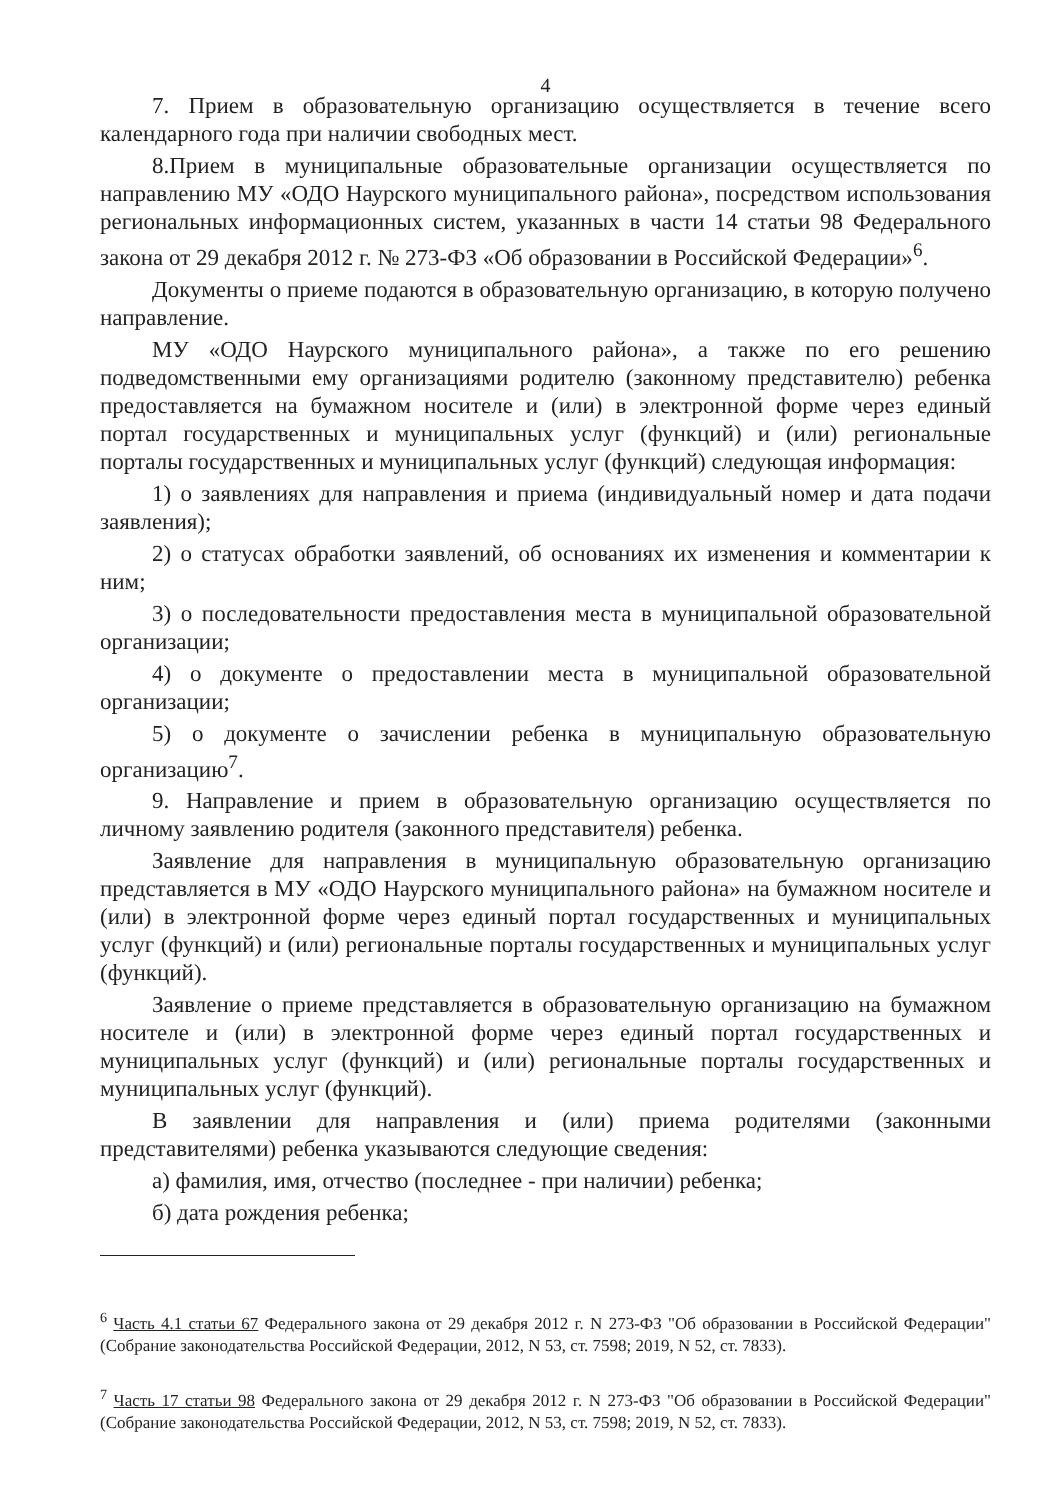4
7. Прием в образовательную организацию осуществляется в течение всего календарного года при наличии свободных мест.
8.Прием в муниципальные образовательные организации осуществляется по направлению МУ «ОДО Наурского муниципального района», посредством использования региональных информационных систем, указанных в части 14 статьи 98 Федерального закона от 29 декабря 2012 г. № 273-ФЗ «Об образовании в Российской Федерации»<sup>6</sup>.
Документы о приеме подаются в образовательную организацию, в которую получено направление.
МУ «ОДО Наурского муниципального района», а также по его решению подведомственными ему организациями родителю (законному представителю) ребенка предоставляется на бумажном носителе и (или) в электронной форме через единый портал государственных и муниципальных услуг (функций) и (или) региональные порталы государственных и муниципальных услуг (функций) следующая информация:
1) о заявлениях для направления и приема (индивидуальный номер и дата подачи заявления);
2) о статусах обработки заявлений, об основаниях их изменения и комментарии к ним;
3) о последовательности предоставления места в муниципальной образовательной организации;
4) о документе о предоставлении места в муниципальной образовательной организации;
5) о документе о зачислении ребенка в муниципальную образовательную организацию<sup>7</sup>.
9. Направление и прием в образовательную организацию осуществляется по личному заявлению родителя (законного представителя) ребенка.
Заявление для направления в муниципальную образовательную организацию представляется в МУ «ОДО Наурского муниципального района» на бумажном носителе и (или) в электронной форме через единый портал государственных и муниципальных услуг (функций) и (или) региональные порталы государственных и муниципальных услуг (функций).
Заявление о приеме представляется в образовательную организацию на бумажном носителе и (или) в электронной форме через единый портал государственных и муниципальных услуг (функций) и (или) региональные порталы государственных и муниципальных услуг (функций).
В заявлении для направления и (или) приема родителями (законными представителями) ребенка указываются следующие сведения:
а) фамилия, имя, отчество (последнее - при наличии) ребенка;
б) дата рождения ребенка;
<sup>6</sup> Часть 4.1 статьи 67 Федерального закона от 29 декабря 2012 г. N 273-ФЗ "Об образовании в Российской Федерации" (Собрание законодательства Российской Федерации, 2012, N 53, ст. 7598; 2019, N 52, ст. 7833).
<sup>7</sup> Часть 17 статьи 98 Федерального закона от 29 декабря 2012 г. N 273-ФЗ "Об образовании в Российской Федерации" (Собрание законодательства Российской Федерации, 2012, N 53, ст. 7598; 2019, N 52, ст. 7833).